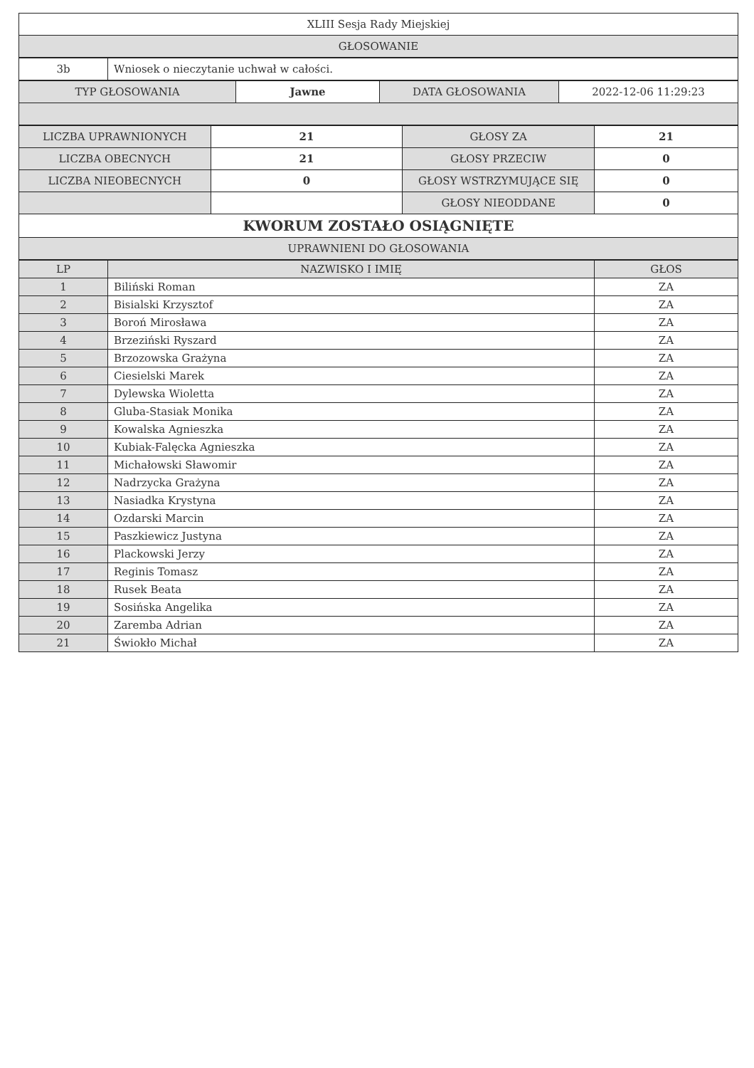| XLIII Sesja Rady Miejskiej |
| GŁOSOWANIE |
| 3b | Wniosek o nieczytanie uchwał w całości. |
| TYP GŁOSOWANIA | Jawne | DATA GŁOSOWANIA | 2022-12-06 11:29:23 |
| LICZBA UPRAWNIONYCH | 21 | GŁOSY ZA | 21 |
| LICZBA OBECNYCH | 21 | GŁOSY PRZECIW | 0 |
| LICZBA NIEOBECNYCH | 0 | GŁOSY WSTRZYMUJĄCE SIĘ | 0 |
| | | GŁOSY NIEODDANE | 0 |
| KWORUM ZOSTAŁO OSIĄGNIĘTE | | | |
| UPRAWNIENI DO GŁOSOWANIA | | | |
| LP | NAZWISKO I IMIĘ | GŁOS |
| --- | --- | --- |
| 1 | Biliński Roman | ZA |
| 2 | Bisialski Krzysztof | ZA |
| 3 | Boroń Mirosława | ZA |
| 4 | Brzeziński Ryszard | ZA |
| 5 | Brzozowska Grażyna | ZA |
| 6 | Ciesielski Marek | ZA |
| 7 | Dylewska Wioletta | ZA |
| 8 | Gluba-Stasiak Monika | ZA |
| 9 | Kowalska Agnieszka | ZA |
| 10 | Kubiak-Falęcka Agnieszka | ZA |
| 11 | Michałowski Sławomir | ZA |
| 12 | Nadrzycka Grażyna | ZA |
| 13 | Nasiadka Krystyna | ZA |
| 14 | Ozdarski Marcin | ZA |
| 15 | Paszkiewicz Justyna | ZA |
| 16 | Plackowski Jerzy | ZA |
| 17 | Reginis Tomasz | ZA |
| 18 | Rusek Beata | ZA |
| 19 | Sosińska Angelika | ZA |
| 20 | Zaremba Adrian | ZA |
| 21 | Świokło Michał | ZA |